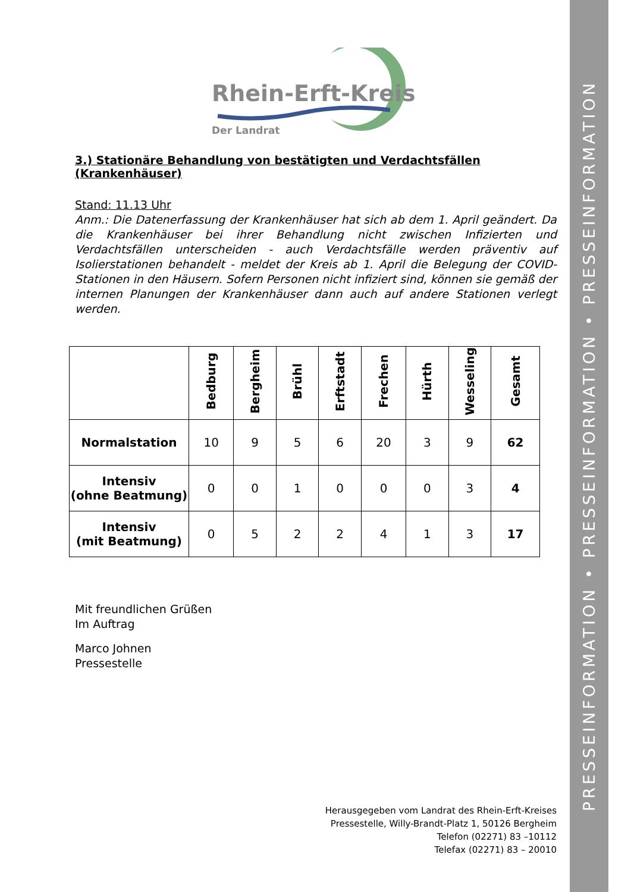PRESSEINFORMATION • PRESSEINFORMATION • PRESSEINFORMATION
Rhein-Erft-Kreis
Der Landrat
3.) Stationäre Behandlung von bestätigten und Verdachtsfällen (Krankenhäuser)
Stand: 11.13 Uhr
Anm.: Die Datenerfassung der Krankenhäuser hat sich ab dem 1. April geändert. Da die Krankenhäuser bei ihrer Behandlung nicht zwischen Infizierten und Verdachtsfällen unterscheiden - auch Verdachtsfälle werden präventiv auf Isolierstationen behandelt - meldet der Kreis ab 1. April die Belegung der COVID-Stationen in den Häusern. Sofern Personen nicht infiziert sind, können sie gemäß der internen Planungen der Krankenhäuser dann auch auf andere Stationen verlegt werden.
| | Bedburg | Bergheim | Brühl | Erftstadt | Frechen | Hürth | Wesseling | Gesamt |
| --- | --- | --- | --- | --- | --- | --- | --- | --- |
| Normalstation | 10 | 9 | 5 | 6 | 20 | 3 | 9 | 62 |
| Intensiv (ohne Beatmung) | 0 | 0 | 1 | 0 | 0 | 0 | 3 | 4 |
| Intensiv (mit Beatmung) | 0 | 5 | 2 | 2 | 4 | 1 | 3 | 17 |
Mit freundlichen Grüßen
Im Auftrag
Marco Johnen
Pressestelle
Herausgegeben vom Landrat des Rhein-Erft-Kreises
Pressestelle, Willy-Brandt-Platz 1, 50126 Bergheim
Telefon (02271) 83 –10112
Telefax (02271) 83 – 20010